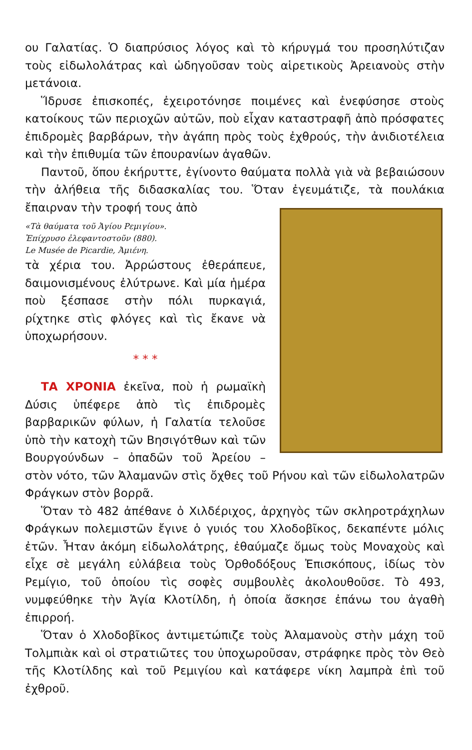ου Γαλατίας. Ὁ διαπρύσιος λόγος καὶ τὸ κήρυγμά του προσηλύτιζαν τοὺς εἰδωλολάτρας καὶ ὡδηγοῦσαν τοὺς αἱρετικοὺς Ἀρειανοὺς στὴν μετάνοια.
Ἵδρυσε ἐπισκοπές, ἐχειροτόνησε ποιμένες καὶ ἐνεφύσησε στοὺς κατοίκους τῶν περιοχῶν αὐτῶν, ποὺ εἶχαν καταστραφῆ ἀπὸ πρόσφατες ἐπιδρομὲς βαρβάρων, τὴν ἀγάπη πρὸς τοὺς ἐχθρούς, τὴν ἀνιδιοτέλεια καὶ τὴν ἐπιθυμία τῶν ἐπουρανίων ἀγαθῶν.
Παντοῦ, ὅπου ἐκήρυττε, ἐγίνοντο θαύματα πολλὰ γιὰ νὰ βεβαιώσουν τὴν ἀλήθεια τῆς διδασκαλίας του. Ὅταν ἐγευμάτιζε, τὰ πουλάκια ἔπαιρναν τὴν τροφή τους ἀπὸ
«Τὰ θαύματα τοῦ Ἁγίου Ρεμιγίου».
Ἐπίχρυσο ἐλεφαντοστοῦν (880).
Le Musée de Picardie, Ἀμιένη. τὰ χέρια του. Ἀρρώστους ἐθεράπευε, δαιμονισμένους ἐλύτρωνε. Καὶ μία ἡμέρα ποὺ ξέσπασε στὴν πόλι πυρκαγιά, ρίχτηκε στὶς φλόγες καὶ τὶς ἔκανε νὰ ὑποχωρήσουν.
* * *
ΤΑ ΧΡΟΝΙΑ ἐκεῖνα, ποὺ ἡ ρωμαϊκὴ Δύσις ὑπέφερε ἀπὸ τὶς ἐπιδρομὲς βαρβαρικῶν φύλων, ἡ Γαλατία τελοῦσε ὑπὸ τὴν κατοχὴ τῶν Βησιγότθων καὶ τῶν Βουργούνδων – ὀπαδῶν τοῦ Ἀρείου – στὸν νότο, τῶν Ἀλαμανῶν στὶς ὄχθες τοῦ Ρήνου καὶ τῶν εἰδωλολατρῶν Φράγκων στὸν βορρᾶ.
Ὅταν τὸ 482 ἀπέθανε ὁ Χιλδέριχος, ἀρχηγὸς τῶν σκληροτράχηλων Φράγκων πολεμιστῶν ἔγινε ὁ γυιός του Χλοδοβῖκος, δεκαπέντε μόλις ἐτῶν. Ἦταν ἀκόμη εἰδωλολάτρης, ἐθαύμαζε ὅμως τοὺς Μοναχοὺς καὶ εἶχε σὲ μεγάλη εὐλάβεια τοὺς Ὀρθοδόξους Ἐπισκόπους, ἰδίως τὸν Ρεμίγιο, τοῦ ὁποίου τὶς σοφὲς συμβουλὲς ἀκολουθοῦσε. Τὸ 493, νυμφεύθηκε τὴν Ἁγία Κλοτίλδη, ἡ ὁποία ἄσκησε ἐπάνω του ἀγαθὴ ἐπιρροή.
Ὅταν ὁ Χλοδοβῖκος ἀντιμετώπιζε τοὺς Ἀλαμανοὺς στὴν μάχη τοῦ Τολμπιὰκ καὶ οἱ στρατιῶτες του ὑποχωροῦσαν, στράφηκε πρὸς τὸν Θεὸ τῆς Κλοτίλδης καὶ τοῦ Ρεμιγίου καὶ κατάφερε νίκη λαμπρὰ ἐπὶ τοῦ ἐχθροῦ.